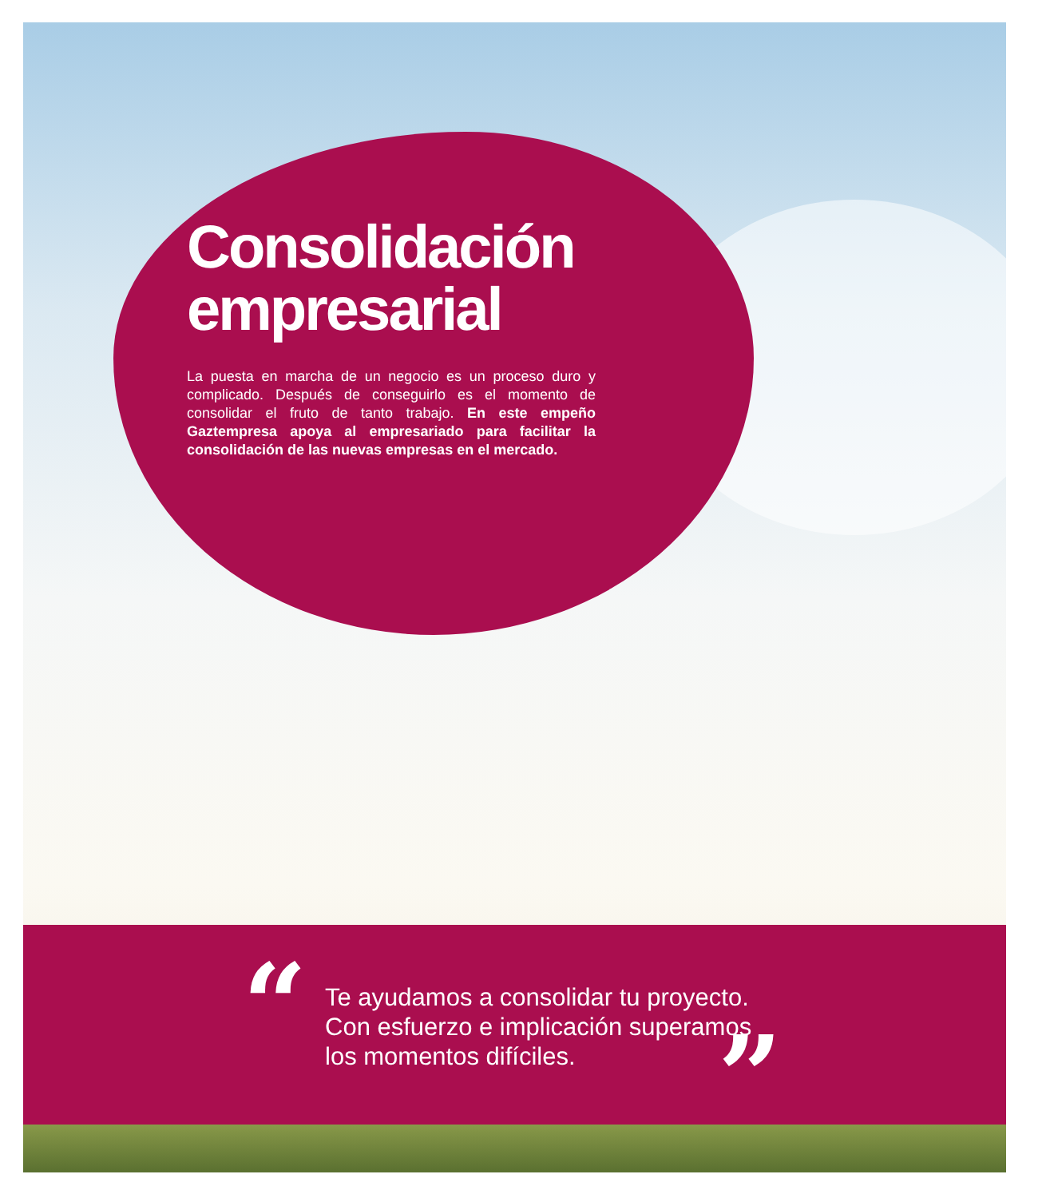Consolidación empresarial
La puesta en marcha de un negocio es un proceso duro y complicado. Después de conseguirlo es el momento de consolidar el fruto de tanto trabajo. En este empeño Gaztempresa apoya al empresariado para facilitar la consolidación de las nuevas empresas en el mercado.
“
Te ayudamos a consolidar tu proyecto.
Con esfuerzo e implicación superamos
los momentos difíciles.
”